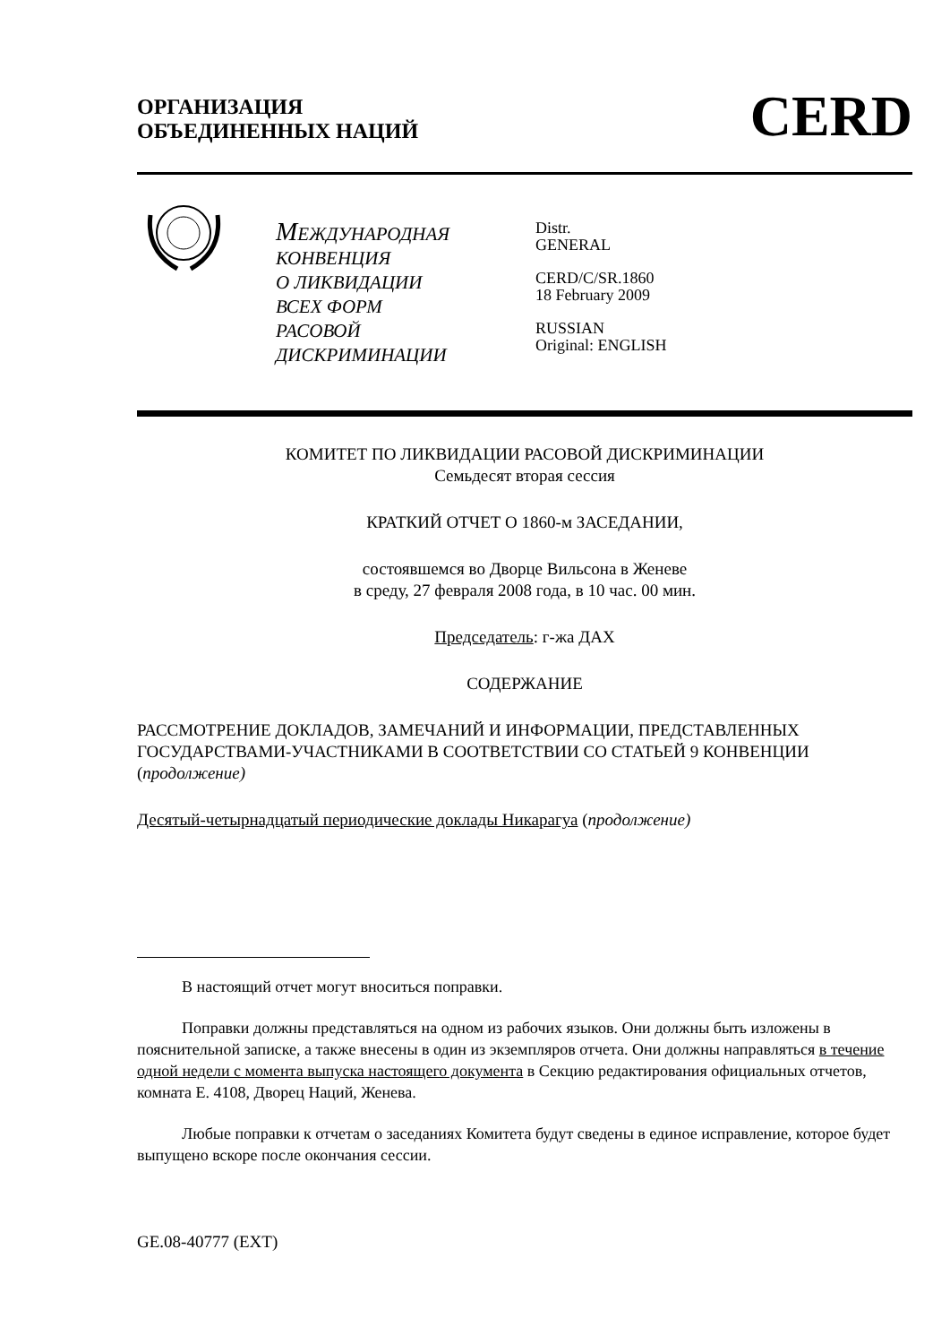ОРГАНИЗАЦИЯ
ОБЪЕДИНЕННЫХ НАЦИЙ
CERD
МЕЖДУНАРОДНАЯ
КОНВЕНЦИЯ
О ЛИКВИДАЦИИ
ВСЕХ ФОРМ
РАСОВОЙ ДИСКРИМИНАЦИИ
Distr.
GENERAL
CERD/C/SR.1860
18 February 2009
RUSSIAN
Original: ENGLISH
КОМИТЕТ ПО ЛИКВИДАЦИИ РАСОВОЙ ДИСКРИМИНАЦИИ
Семьдесят вторая сессия
КРАТКИЙ ОТЧЕТ О 1860-м ЗАСЕДАНИИ,
состоявшемся во Дворце Вильсона в Женеве
в среду, 27 февраля 2008 года, в 10 час. 00 мин.
Председатель: г-жа ДАХ
СОДЕРЖАНИЕ
РАССМОТРЕНИЕ ДОКЛАДОВ, ЗАМЕЧАНИЙ И ИНФОРМАЦИИ, ПРЕДСТАВЛЕННЫХ ГОСУДАРСТВАМИ-УЧАСТНИКАМИ В СООТВЕТСТВИИ СО СТАТЬЕЙ 9 КОНВЕНЦИИ (продолжение)
Десятый-четырнадцатый периодические доклады Никарагуа (продолжение)
В настоящий отчет могут вноситься поправки.
Поправки должны представляться на одном из рабочих языков. Они должны быть изложены в пояснительной записке, а также внесены в один из экземпляров отчета. Они должны направляться в течение одной недели с момента выпуска настоящего документа в Секцию редактирования официальных отчетов, комната E. 4108, Дворец Наций, Женева.
Любые поправки к отчетам о заседаниях Комитета будут сведены в единое исправление, которое будет выпущено вскоре после окончания сессии.
GE.08-40777 (EXT)